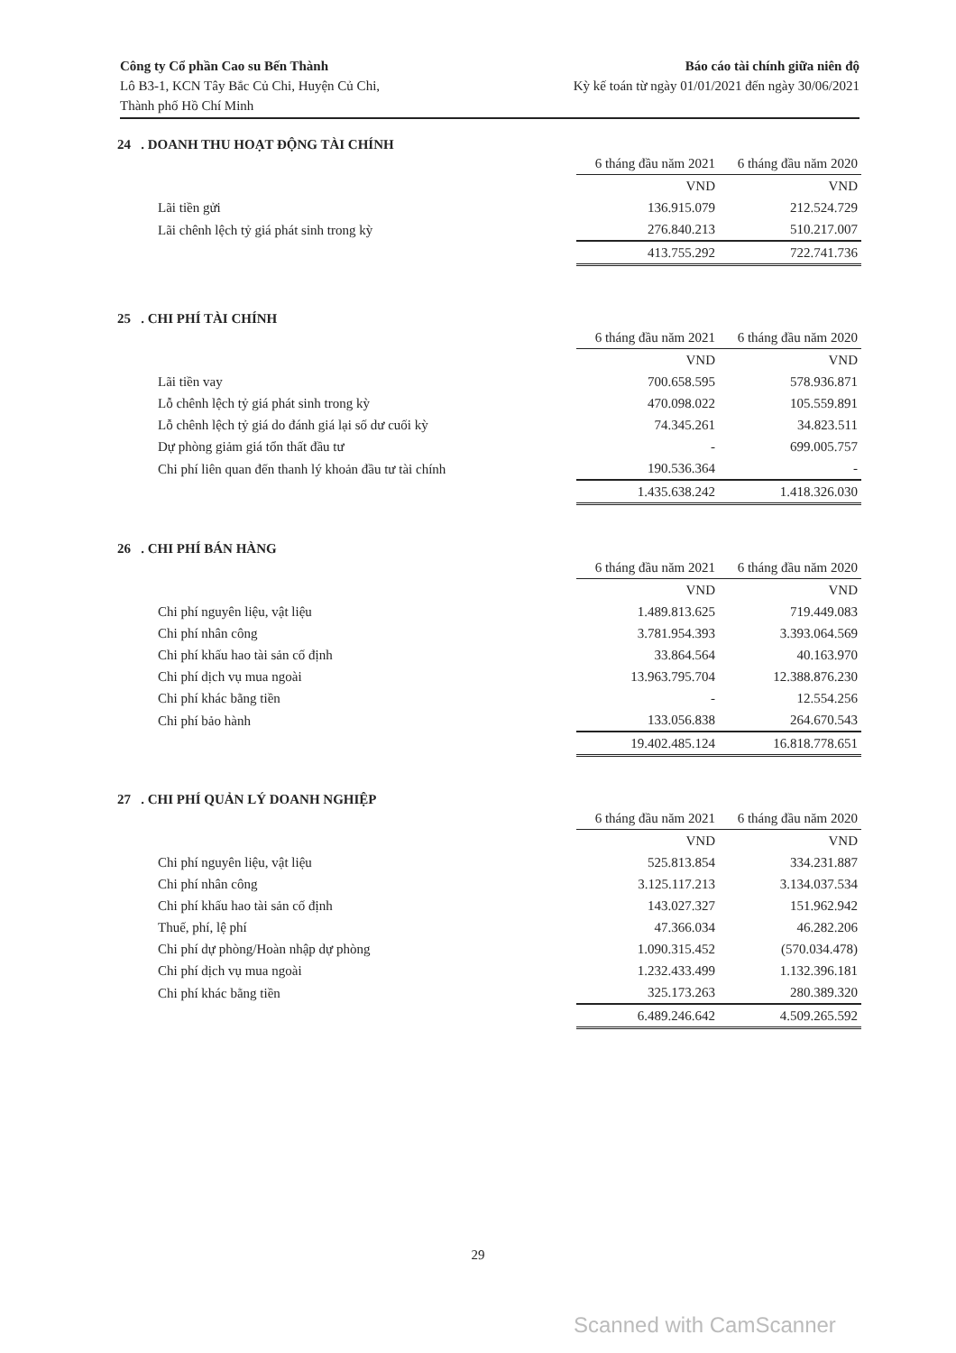Công ty Cổ phần Cao su Bến Thành
Lô B3-1, KCN Tây Bắc Củ Chi, Huyện Củ Chi,
Thành phố Hồ Chí Minh
Báo cáo tài chính giữa niên độ
Kỳ kế toán từ ngày 01/01/2021 đến ngày 30/06/2021
24 . DOANH THU HOẠT ĐỘNG TÀI CHÍNH
| | 6 tháng đầu năm 2021 | 6 tháng đầu năm 2020 |
| --- | --- | --- |
| | VND | VND |
| Lãi tiền gửi | 136.915.079 | 212.524.729 |
| Lãi chênh lệch tỷ giá phát sinh trong kỳ | 276.840.213 | 510.217.007 |
| | 413.755.292 | 722.741.736 |
25 . CHI PHÍ TÀI CHÍNH
| | 6 tháng đầu năm 2021 | 6 tháng đầu năm 2020 |
| --- | --- | --- |
| | VND | VND |
| Lãi tiền vay | 700.658.595 | 578.936.871 |
| Lỗ chênh lệch tỷ giá phát sinh trong kỳ | 470.098.022 | 105.559.891 |
| Lỗ chênh lệch tỷ giá do đánh giá lại số dư cuối kỳ | 74.345.261 | 34.823.511 |
| Dự phòng giảm giá tổn thất đầu tư | - | 699.005.757 |
| Chi phí liên quan đến thanh lý khoản đầu tư tài chính | 190.536.364 | - |
| | 1.435.638.242 | 1.418.326.030 |
26 . CHI PHÍ BÁN HÀNG
| | 6 tháng đầu năm 2021 | 6 tháng đầu năm 2020 |
| --- | --- | --- |
| | VND | VND |
| Chi phí nguyên liệu, vật liệu | 1.489.813.625 | 719.449.083 |
| Chi phí nhân công | 3.781.954.393 | 3.393.064.569 |
| Chi phí khấu hao tài sản cố định | 33.864.564 | 40.163.970 |
| Chi phí dịch vụ mua ngoài | 13.963.795.704 | 12.388.876.230 |
| Chi phí khác bằng tiền | - | 12.554.256 |
| Chi phí bảo hành | 133.056.838 | 264.670.543 |
| | 19.402.485.124 | 16.818.778.651 |
27 . CHI PHÍ QUẢN LÝ DOANH NGHIỆP
| | 6 tháng đầu năm 2021 | 6 tháng đầu năm 2020 |
| --- | --- | --- |
| | VND | VND |
| Chi phí nguyên liệu, vật liệu | 525.813.854 | 334.231.887 |
| Chi phí nhân công | 3.125.117.213 | 3.134.037.534 |
| Chi phí khấu hao tài sản cố định | 143.027.327 | 151.962.942 |
| Thuế, phí, lệ phí | 47.366.034 | 46.282.206 |
| Chi phí dự phòng/Hoàn nhập dự phòng | 1.090.315.452 | (570.034.478) |
| Chi phí dịch vụ mua ngoài | 1.232.433.499 | 1.132.396.181 |
| Chi phí khác bằng tiền | 325.173.263 | 280.389.320 |
| | 6.489.246.642 | 4.509.265.592 |
29
Scanned with CamScanner